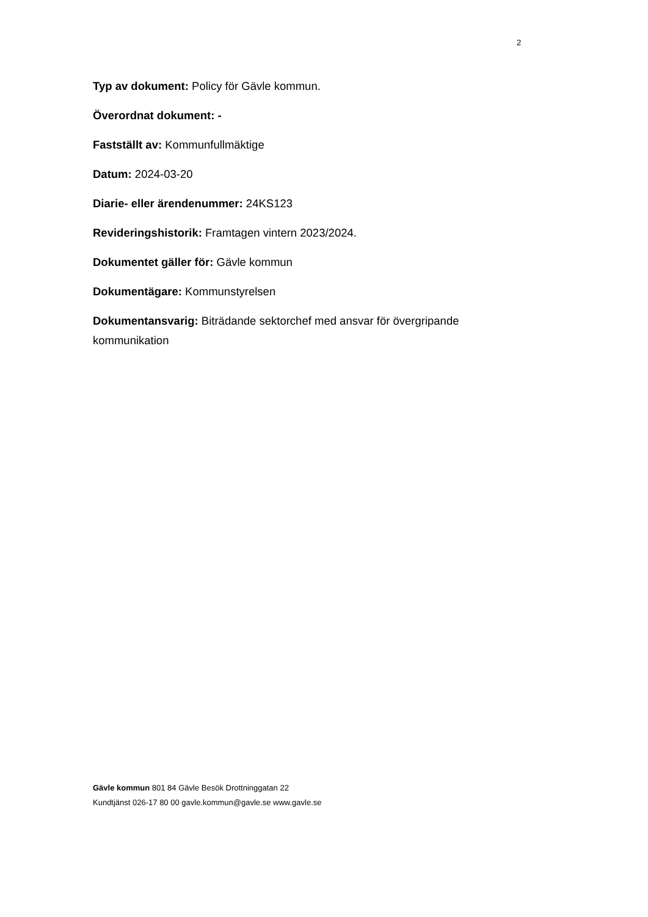2
Typ av dokument: Policy för Gävle kommun.
Överordnat dokument: -
Fastställt av: Kommunfullmäktige
Datum: 2024-03-20
Diarie- eller ärendenummer: 24KS123
Revideringshistorik: Framtagen vintern 2023/2024.
Dokumentet gäller för: Gävle kommun
Dokumentägare: Kommunstyrelsen
Dokumentansvarig: Biträdande sektorchef med ansvar för övergripande kommunikation
Gävle kommun 801 84 Gävle Besök Drottninggatan 22
Kundtjänst 026-17 80 00 gavle.kommun@gavle.se www.gavle.se